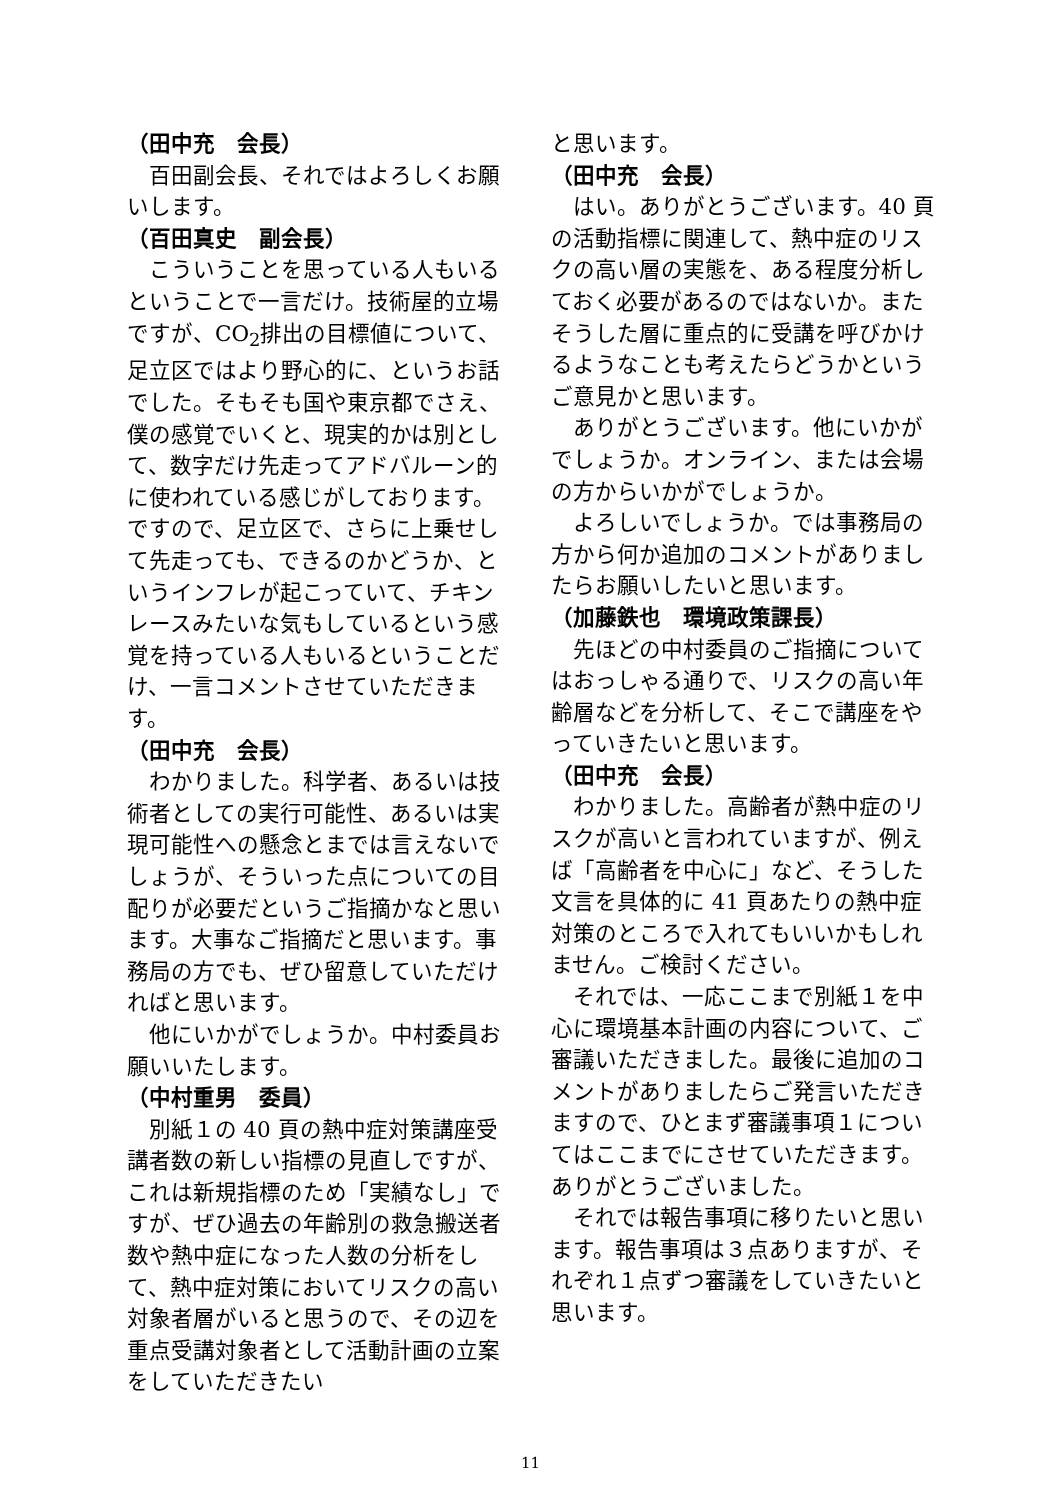（田中充　会長）
百田副会長、それではよろしくお願いします。
（百田真史　副会長）
こういうことを思っている人もいるということで一言だけ。技術屋的立場ですが、CO<sub>2</sub>排出の目標値について、足立区ではより野心的に、というお話でした。そもそも国や東京都でさえ、僕の感覚でいくと、現実的かは別として、数字だけ先走ってアドバルーン的に使われている感じがしております。ですので、足立区で、さらに上乗せして先走っても、できるのかどうか、というインフレが起こっていて、チキンレースみたいな気もしているという感覚を持っている人もいるということだけ、一言コメントさせていただきます。
（田中充　会長）
わかりました。科学者、あるいは技術者としての実行可能性、あるいは実現可能性への懸念とまでは言えないでしょうが、そういった点についての目配りが必要だというご指摘かなと思います。大事なご指摘だと思います。事務局の方でも、ぜひ留意していただければと思います。
他にいかがでしょうか。中村委員お願いいたします。
（中村重男　委員）
別紙１の 40 頁の熱中症対策講座受講者数の新しい指標の見直しですが、これは新規指標のため「実績なし」ですが、ぜひ過去の年齢別の救急搬送者数や熱中症になった人数の分析をして、熱中症対策においてリスクの高い対象者層がいると思うので、その辺を重点受講対象者として活動計画の立案をしていただきたい
と思います。
（田中充　会長）
はい。ありがとうございます。40 頁の活動指標に関連して、熱中症のリスクの高い層の実態を、ある程度分析しておく必要があるのではないか。またそうした層に重点的に受講を呼びかけるようなことも考えたらどうかというご意見かと思います。
ありがとうございます。他にいかがでしょうか。オンライン、または会場の方からいかがでしょうか。
よろしいでしょうか。では事務局の方から何か追加のコメントがありましたらお願いしたいと思います。
（加藤鉄也　環境政策課長）
先ほどの中村委員のご指摘についてはおっしゃる通りで、リスクの高い年齢層などを分析して、そこで講座をやっていきたいと思います。
（田中充　会長）
わかりました。高齢者が熱中症のリスクが高いと言われていますが、例えば「高齢者を中心に」など、そうした文言を具体的に 41 頁あたりの熱中症対策のところで入れてもいいかもしれません。ご検討ください。
それでは、一応ここまで別紙１を中心に環境基本計画の内容について、ご審議いただきました。最後に追加のコメントがありましたらご発言いただきますので、ひとまず審議事項１についてはここまでにさせていただきます。ありがとうございました。
それでは報告事項に移りたいと思います。報告事項は３点ありますが、それぞれ１点ずつ審議をしていきたいと思います。
11